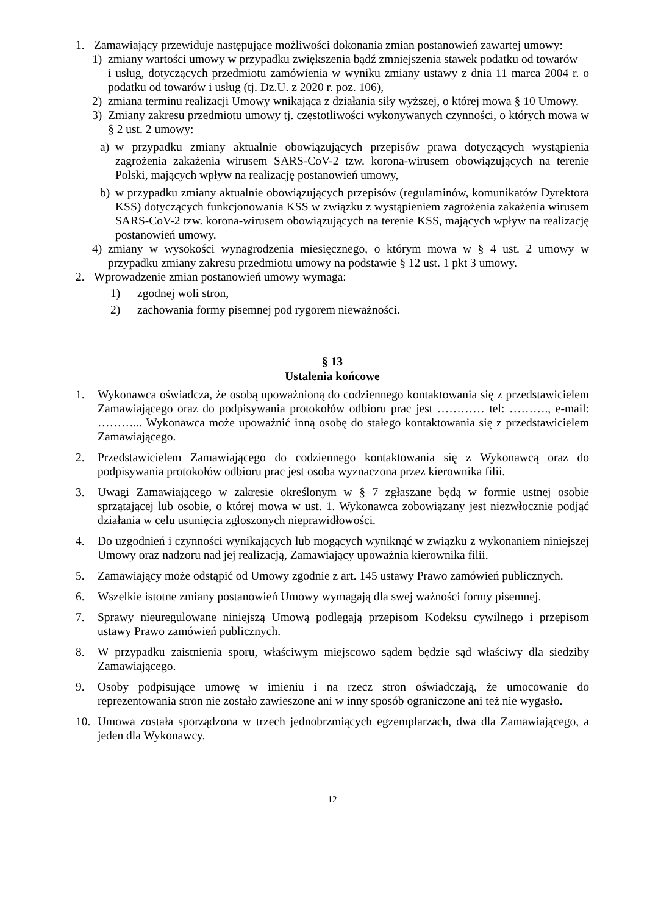1. Zamawiający przewiduje następujące możliwości dokonania zmian postanowień zawartej umowy:
1) zmiany wartości umowy w przypadku zwiększenia bądź zmniejszenia stawek podatku od towarów
i usług, dotyczących przedmiotu zamówienia w wyniku zmiany ustawy z dnia 11 marca 2004 r. o podatku od towarów i usług (tj. Dz.U. z 2020 r. poz. 106),
2) zmiana terminu realizacji Umowy wnikająca z działania siły wyższej, o której mowa § 10 Umowy.
3) Zmiany zakresu przedmiotu umowy tj. częstotliwości wykonywanych czynności, o których mowa w § 2 ust. 2 umowy:
a) w przypadku zmiany aktualnie obowiązujących przepisów prawa dotyczących wystąpienia zagrożenia zakażenia wirusem SARS-CoV-2 tzw. korona-wirusem obowiązujących na terenie Polski, mających wpływ na realizację postanowień umowy,
b) w przypadku zmiany aktualnie obowiązujących przepisów (regulaminów, komunikatów Dyrektora KSS) dotyczących funkcjonowania KSS w związku z wystąpieniem zagrożenia zakażenia wirusem SARS-CoV-2 tzw. korona-wirusem obowiązujących na terenie KSS, mających wpływ na realizację postanowień umowy.
4) zmiany w wysokości wynagrodzenia miesięcznego, o którym mowa w § 4 ust. 2 umowy w przypadku zmiany zakresu przedmiotu umowy na podstawie § 12 ust. 1 pkt 3 umowy.
2. Wprowadzenie zmian postanowień umowy wymaga:
1) zgodnej woli stron,
2) zachowania formy pisemnej pod rygorem nieważności.
§ 13
Ustalenia końcowe
1. Wykonawca oświadcza, że osobą upoważnioną do codziennego kontaktowania się z przedstawicielem Zamawiającego oraz do podpisywania protokołów odbioru prac jest ………… tel: ………., e-mail: ………... Wykonawca może upoważnić inną osobę do stałego kontaktowania się z przedstawicielem Zamawiającego.
2. Przedstawicielem Zamawiającego do codziennego kontaktowania się z Wykonawcą oraz do podpisywania protokołów odbioru prac jest osoba wyznaczona przez kierownika filii.
3. Uwagi Zamawiającego w zakresie określonym w § 7 zgłaszane będą w formie ustnej osobie sprzątającej lub osobie, o której mowa w ust. 1. Wykonawca zobowiązany jest niezwłocznie podjąć działania w celu usunięcia zgłoszonych nieprawidłowości.
4. Do uzgodnień i czynności wynikających lub mogących wyniknąć w związku z wykonaniem niniejszej Umowy oraz nadzoru nad jej realizacją, Zamawiający upoważnia kierownika filii.
5. Zamawiający może odstąpić od Umowy zgodnie z art. 145 ustawy Prawo zamówień publicznych.
6. Wszelkie istotne zmiany postanowień Umowy wymagają dla swej ważności formy pisemnej.
7. Sprawy nieuregulowane niniejszą Umową podlegają przepisom Kodeksu cywilnego i przepisom ustawy Prawo zamówień publicznych.
8. W przypadku zaistnienia sporu, właściwym miejscowo sądem będzie sąd właściwy dla siedziby Zamawiającego.
9. Osoby podpisujące umowę w imieniu i na rzecz stron oświadczają, że umocowanie do reprezentowania stron nie zostało zawieszone ani w inny sposób ograniczone ani też nie wygasło.
10. Umowa została sporządzona w trzech jednobrzmiących egzemplarzach, dwa dla Zamawiającego, a jeden dla Wykonawcy.
12